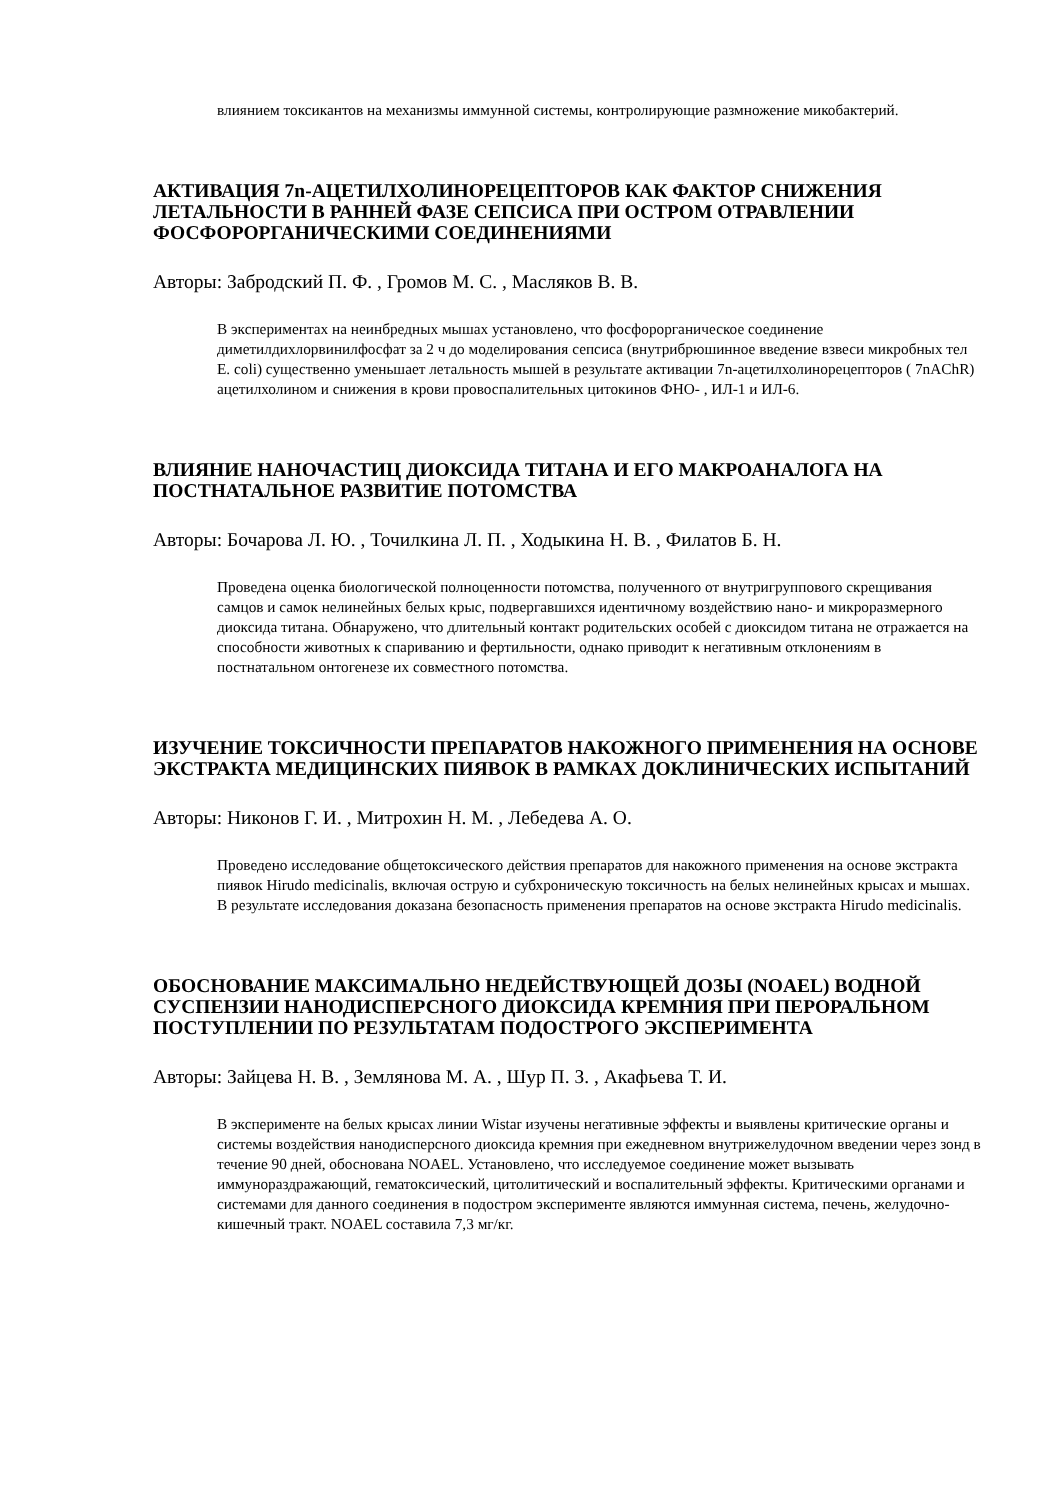влиянием токсикантов на механизмы иммунной системы, контролирующие размножение микобактерий.
АКТИВАЦИЯ 7n-АЦЕТИЛХОЛИНОРЕЦЕПТОРОВ КАК ФАКТОР СНИЖЕНИЯ ЛЕТАЛЬНОСТИ В РАННЕЙ ФАЗЕ СЕПСИСА ПРИ ОСТРОМ ОТРАВЛЕНИИ ФОСФОРОРГАНИЧЕСКИМИ СОЕДИНЕНИЯМИ
Авторы: Забродский П. Ф. , Громов М. С. , Масляков В. В.
В экспериментах на неинбредных мышах установлено, что фосфорорганическое соединение диметилдихлорвинилфосфат за 2 ч до моделирования сепсиса (внутрибрюшинное введение взвеси микробных тел E. coli) существенно уменьшает летальность мышей в результате активации 7n-ацетилхолинорецепторов ( 7nAChR) ацетилхолином и снижения в крови провоспалительных цитокинов ФНО- , ИЛ-1 и ИЛ-6.
ВЛИЯНИЕ НАНОЧАСТИЦ ДИОКСИДА ТИТАНА И ЕГО МАКРОАНАЛОГА НА ПОСТНАТАЛЬНОЕ РАЗВИТИЕ ПОТОМСТВА
Авторы: Бочарова Л. Ю. , Точилкина Л. П. , Ходыкина Н. В. , Филатов Б. Н.
Проведена оценка биологической полноценности потомства, полученного от внутригруппового скрещивания самцов и самок нелинейных белых крыс, подвергавшихся идентичному воздействию нано- и микроразмерного диоксида титана. Обнаружено, что длительный контакт родительских особей с диоксидом титана не отражается на способности животных к спариванию и фертильности, однако приводит к негативным отклонениям в постнатальном онтогенезе их совместного потомства.
ИЗУЧЕНИЕ ТОКСИЧНОСТИ ПРЕПАРАТОВ НАКОЖНОГО ПРИМЕНЕНИЯ НА ОСНОВЕ ЭКСТРАКТА МЕДИЦИНСКИХ ПИЯВОК В РАМКАХ ДОКЛИНИЧЕСКИХ ИСПЫТАНИЙ
Авторы: Никонов Г. И. , Митрохин Н. М. , Лебедева А. О.
Проведено исследование общетоксического действия препаратов для накожного применения на основе экстракта пиявок Hirudo medicinalis, включая острую и субхроническую токсичность на белых нелинейных крысах и мышах. В результате исследования доказана безопасность применения препаратов на основе экстракта Hirudo medicinalis.
ОБОСНОВАНИЕ МАКСИМАЛЬНО НЕДЕЙСТВУЮЩЕЙ ДОЗЫ (NOAEL) ВОДНОЙ СУСПЕНЗИИ НАНОДИСПЕРСНОГО ДИОКСИДА КРЕМНИЯ ПРИ ПЕРОРАЛЬНОМ ПОСТУПЛЕНИИ ПО РЕЗУЛЬТАТАМ ПОДОСТРОГО ЭКСПЕРИМЕНТА
Авторы: Зайцева Н. В. , Землянова М. А. , Шур П. З. , Акафьева Т. И.
В эксперименте на белых крысах линии Wistar изучены негативные эффекты и выявлены критические органы и системы воздействия нанодисперсного диоксида кремния при ежедневном внутрижелудочном введении через зонд в течение 90 дней, обоснована NOAEL. Установлено, что исследуемое соединение может вызывать иммунораздражающий, гематоксический, цитолитический и воспалительный эффекты. Критическими органами и системами для данного соединения в подостром эксперименте являются иммунная система, печень, желудочно-кишечный тракт. NOAEL составила 7,3 мг/кг.